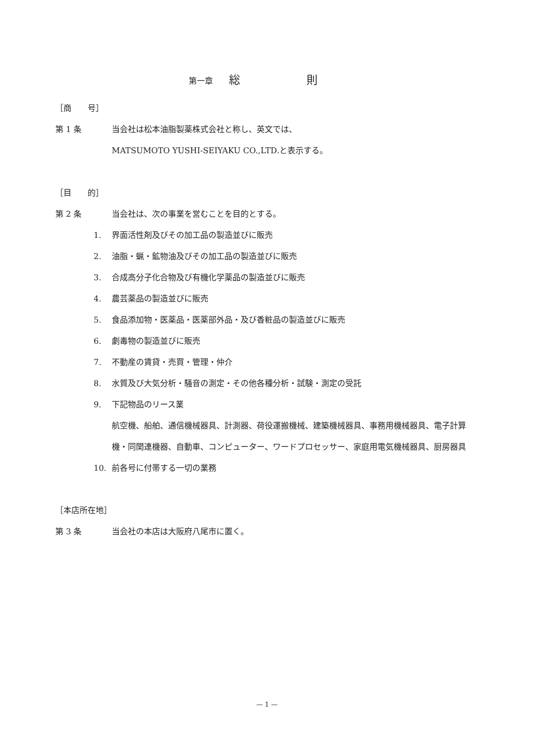第一章　　総　　　　　　則
［商　　号］
第 1 条 当会社は松本油脂製薬株式会社と称し、英文では、
MATSUMOTO YUSHI-SEIYAKU CO.,LTD.と表示する。
［目　　的］
第 2 条 当会社は、次の事業を営むことを目的とする。
1. 界面活性剤及びその加工品の製造並びに販売
2. 油脂・蝋・鉱物油及びその加工品の製造並びに販売
3. 合成高分子化合物及び有機化学薬品の製造並びに販売
4. 農芸薬品の製造並びに販売
5. 食品添加物・医薬品・医薬部外品・及び香粧品の製造並びに販売
6. 劇毒物の製造並びに販売
7. 不動産の賃貸・売買・管理・仲介
8. 水質及び大気分析・騒音の測定・その他各種分析・試験・測定の受託
9. 下記物品のリース業
航空機、船舶、通信機械器具、計測器、荷役運搬機械、建築機械器具、事務用機械器具、電子計算機・同関連機器、自動車、コンピューター、ワードプロセッサー、家庭用電気機械器具、厨房器具
10. 前各号に付帯する一切の業務
［本店所在地］
第 3 条 当会社の本店は大阪府八尾市に置く。
— 1 —